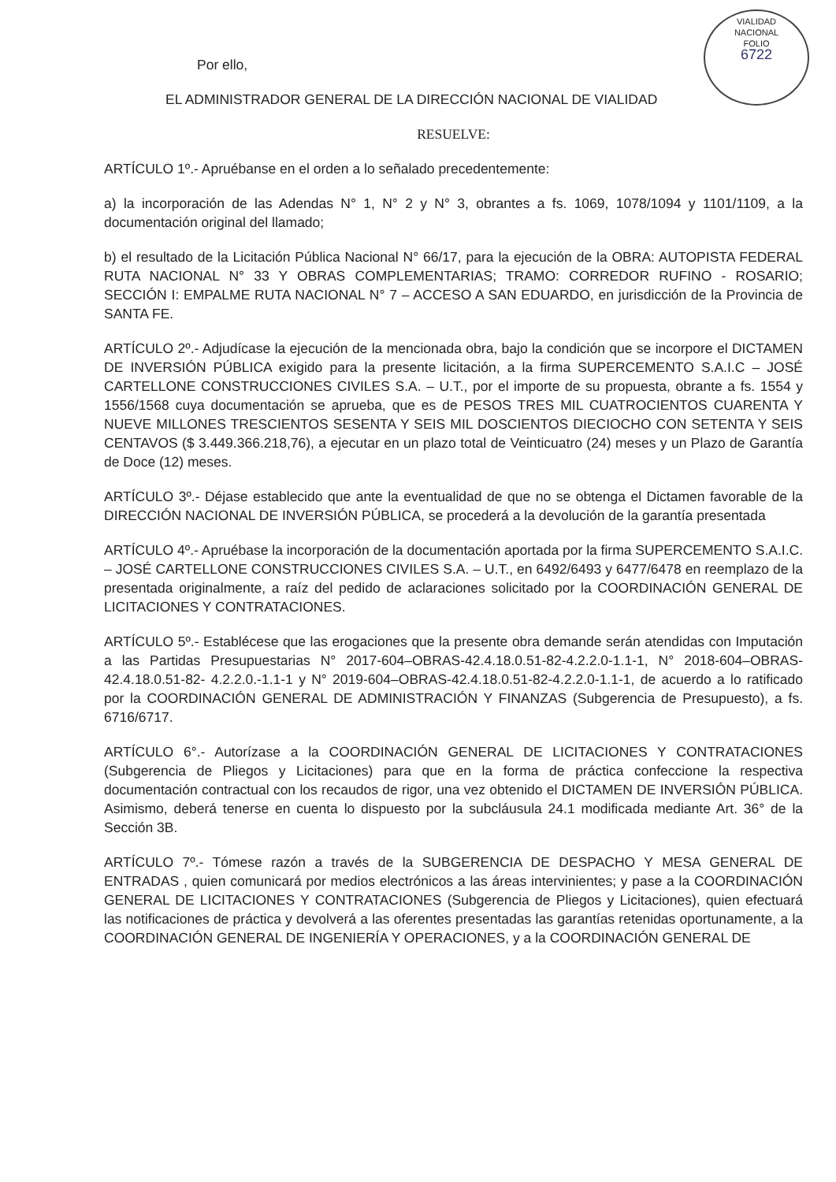VIALIDAD NACIONAL
FOLIO
6722
Por ello,
EL ADMINISTRADOR GENERAL DE LA DIRECCIÓN NACIONAL DE VIALIDAD
RESUELVE:
ARTÍCULO 1º.- Apruébanse en el orden a lo señalado precedentemente:
a) la incorporación de las Adendas N° 1, N° 2 y N° 3, obrantes a fs. 1069, 1078/1094 y 1101/1109, a la documentación original del llamado;
b) el resultado de la Licitación Pública Nacional N° 66/17, para la ejecución de la OBRA: AUTOPISTA FEDERAL RUTA NACIONAL N° 33 Y OBRAS COMPLEMENTARIAS; TRAMO: CORREDOR RUFINO - ROSARIO; SECCIÓN I: EMPALME RUTA NACIONAL N° 7 – ACCESO A SAN EDUARDO, en jurisdicción de la Provincia de SANTA FE.
ARTÍCULO 2º.- Adjudícase la ejecución de la mencionada obra, bajo la condición que se incorpore el DICTAMEN DE INVERSIÓN PÚBLICA exigido para la presente licitación, a la firma SUPERCEMENTO S.A.I.C – JOSÉ CARTELLONE CONSTRUCCIONES CIVILES S.A. – U.T., por el importe de su propuesta, obrante a fs. 1554 y 1556/1568 cuya documentación se aprueba, que es de PESOS TRES MIL CUATROCIENTOS CUARENTA Y NUEVE MILLONES TRESCIENTOS SESENTA Y SEIS MIL DOSCIENTOS DIECIOCHO CON SETENTA Y SEIS CENTAVOS ($ 3.449.366.218,76), a ejecutar en un plazo total de Veinticuatro (24) meses y un Plazo de Garantía de Doce (12) meses.
ARTÍCULO 3º.- Déjase establecido que ante la eventualidad de que no se obtenga el Dictamen favorable de la DIRECCIÓN NACIONAL DE INVERSIÓN PÚBLICA, se procederá a la devolución de la garantía presentada
ARTÍCULO 4º.- Apruébase la incorporación de la documentación aportada por la firma SUPERCEMENTO S.A.I.C. – JOSÉ CARTELLONE CONSTRUCCIONES CIVILES S.A. – U.T., en 6492/6493 y 6477/6478 en reemplazo de la presentada originalmente, a raíz del pedido de aclaraciones solicitado por la COORDINACIÓN GENERAL DE LICITACIONES Y CONTRATACIONES.
ARTÍCULO 5º.- Establécese que las erogaciones que la presente obra demande serán atendidas con Imputación a las Partidas Presupuestarias N° 2017-604–OBRAS-42.4.18.0.51-82-4.2.2.0-1.1-1, N° 2018-604–OBRAS-42.4.18.0.51-82- 4.2.2.0.-1.1-1 y N° 2019-604–OBRAS-42.4.18.0.51-82-4.2.2.0-1.1-1, de acuerdo a lo ratificado por la COORDINACIÓN GENERAL DE ADMINISTRACIÓN Y FINANZAS (Subgerencia de Presupuesto), a fs. 6716/6717.
ARTÍCULO 6°.- Autorízase a la COORDINACIÓN GENERAL DE LICITACIONES Y CONTRATACIONES (Subgerencia de Pliegos y Licitaciones) para que en la forma de práctica confeccione la respectiva documentación contractual con los recaudos de rigor, una vez obtenido el DICTAMEN DE INVERSIÓN PÚBLICA. Asimismo, deberá tenerse en cuenta lo dispuesto por la subcláusula 24.1 modificada mediante Art. 36° de la Sección 3B.
ARTÍCULO 7º.- Tómese razón a través de la SUBGERENCIA DE DESPACHO Y MESA GENERAL DE ENTRADAS , quien comunicará por medios electrónicos a las áreas intervinientes; y pase a la COORDINACIÓN GENERAL DE LICITACIONES Y CONTRATACIONES (Subgerencia de Pliegos y Licitaciones), quien efectuará las notificaciones de práctica y devolverá a las oferentes presentadas las garantías retenidas oportunamente, a la COORDINACIÓN GENERAL DE INGENIERÍA Y OPERACIONES, y a la COORDINACIÓN GENERAL DE